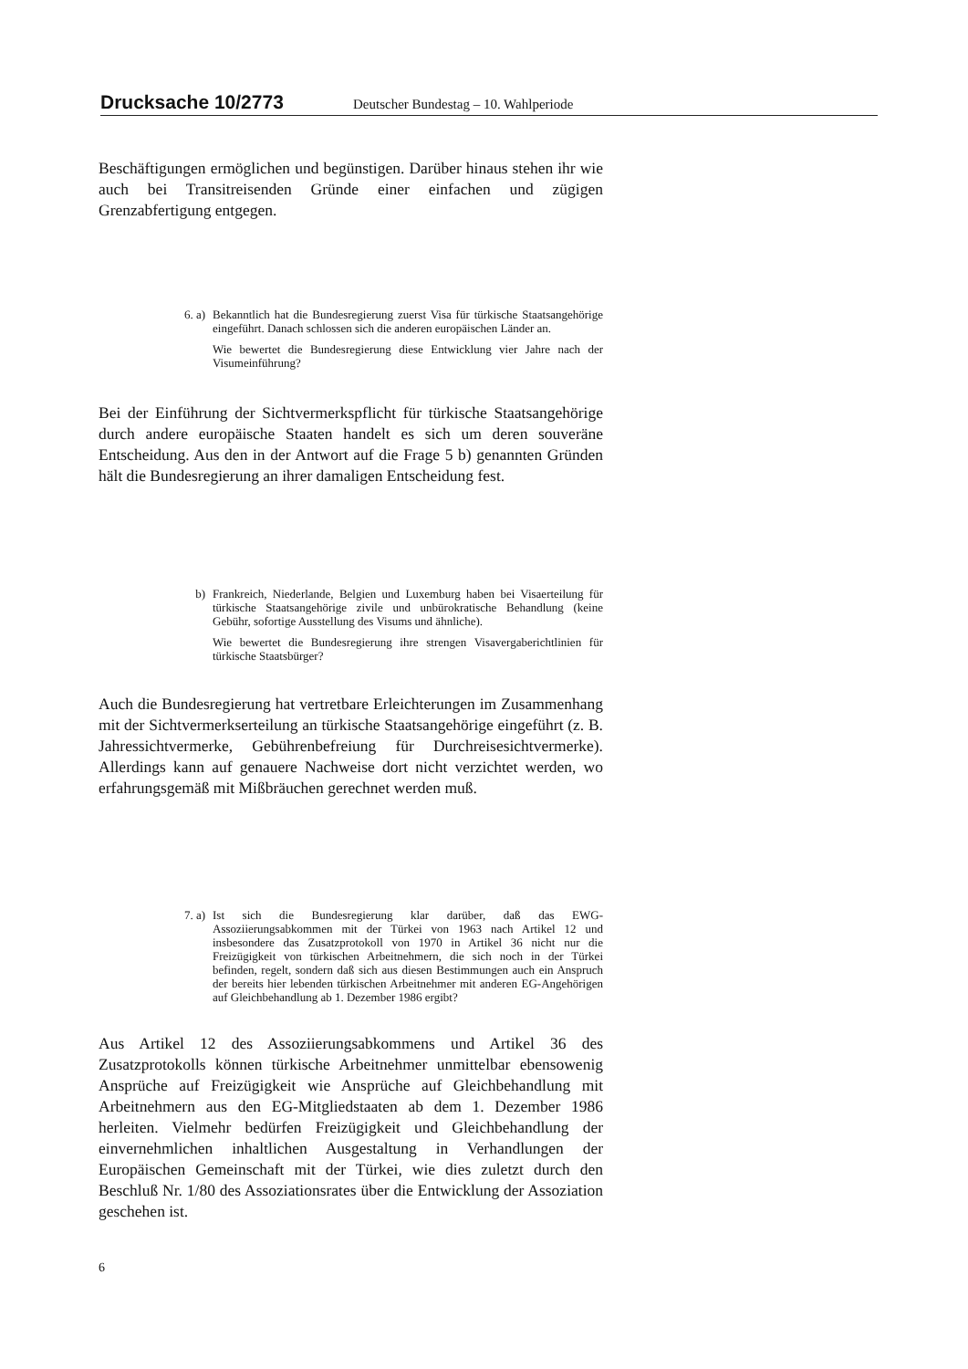Drucksache 10/2773 Deutscher Bundestag – 10. Wahlperiode
Beschäftigungen ermöglichen und begünstigen. Darüber hinaus stehen ihr wie auch bei Transitreisenden Gründe einer einfachen und zügigen Grenzabfertigung entgegen.
6. a) Bekanntlich hat die Bundesregierung zuerst Visa für türkische Staatsangehörige eingeführt. Danach schlossen sich die anderen europäischen Länder an.
Wie bewertet die Bundesregierung diese Entwicklung vier Jahre nach der Visumeinführung?
Bei der Einführung der Sichtvermerkspflicht für türkische Staatsangehörige durch andere europäische Staaten handelt es sich um deren souveräne Entscheidung. Aus den in der Antwort auf die Frage 5 b) genannten Gründen hält die Bundesregierung an ihrer damaligen Entscheidung fest.
b) Frankreich, Niederlande, Belgien und Luxemburg haben bei Visaerteilung für türkische Staatsangehörige zivile und unbürokratische Behandlung (keine Gebühr, sofortige Ausstellung des Visums und ähnliche).
Wie bewertet die Bundesregierung ihre strengen Visavergaberichtlinien für türkische Staatsbürger?
Auch die Bundesregierung hat vertretbare Erleichterungen im Zusammenhang mit der Sichtvermerkserteilung an türkische Staatsangehörige eingeführt (z. B. Jahressichtvermerke, Gebührenbefreiung für Durchreisesichtvermerke). Allerdings kann auf genauere Nachweise dort nicht verzichtet werden, wo erfahrungsgemäß mit Mißbräuchen gerechnet werden muß.
7. a) Ist sich die Bundesregierung klar darüber, daß das EWG-Assoziierungsabkommen mit der Türkei von 1963 nach Artikel 12 und insbesondere das Zusatzprotokoll von 1970 in Artikel 36 nicht nur die Freizügigkeit von türkischen Arbeitnehmern, die sich noch in der Türkei befinden, regelt, sondern daß sich aus diesen Bestimmungen auch ein Anspruch der bereits hier lebenden türkischen Arbeitnehmer mit anderen EG-Angehörigen auf Gleichbehandlung ab 1. Dezember 1986 ergibt?
Aus Artikel 12 des Assoziierungsabkommens und Artikel 36 des Zusatzprotokolls können türkische Arbeitnehmer unmittelbar ebensowenig Ansprüche auf Freizügigkeit wie Ansprüche auf Gleichbehandlung mit Arbeitnehmern aus den EG-Mitgliedstaaten ab dem 1. Dezember 1986 herleiten. Vielmehr bedürfen Freizügigkeit und Gleichbehandlung der einvernehmlichen inhaltlichen Ausgestaltung in Verhandlungen der Europäischen Gemeinschaft mit der Türkei, wie dies zuletzt durch den Beschluß Nr. 1/80 des Assoziationsrates über die Entwicklung der Assoziation geschehen ist.
6